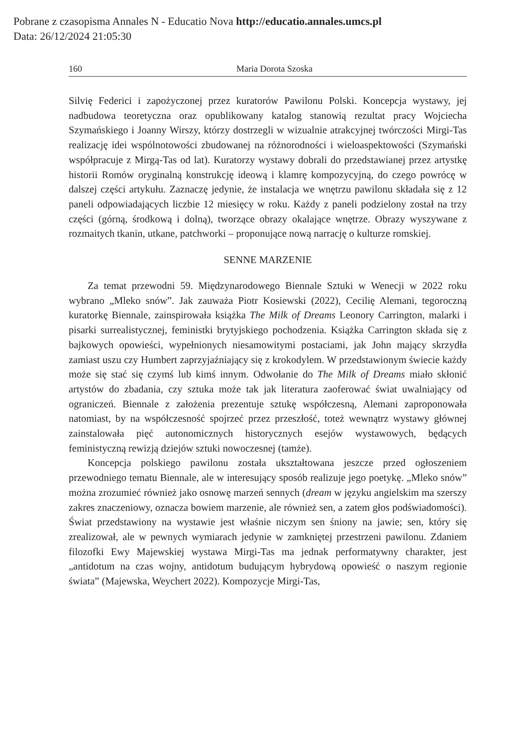Pobrane z czasopisma Annales N - Educatio Nova http://educatio.annales.umcs.pl
Data: 26/12/2024 21:05:30
160 Maria Dorota Szoska
Silvię Federici i zapożyczonej przez kuratorów Pawilonu Polski. Koncepcja wystawy, jej nadbudowa teoretyczna oraz opublikowany katalog stanowią rezultat pracy Wojciecha Szymańskiego i Joanny Wirszy, którzy dostrzegli w wizualnie atrakcyjnej twórczości Mirgi-Tas realizację idei wspólnotowości zbudowanej na różnorodności i wieloaspektowości (Szymański współpracuje z Mirgą-Tas od lat). Kuratorzy wystawy dobrali do przedstawianej przez artystkę historii Romów oryginalną konstrukcję ideową i klamrę kompozycyjną, do czego powrócę w dalszej części artykułu. Zaznaczę jedynie, że instalacja we wnętrzu pawilonu składała się z 12 paneli odpowiadających liczbie 12 miesięcy w roku. Każdy z paneli podzielony został na trzy części (górną, środkową i dolną), tworzące obrazy okalające wnętrze. Obrazy wyszywane z rozmaitych tkanin, utkane, patchworki – proponujące nową narrację o kulturze romskiej.
SENNE MARZENIE
Za temat przewodni 59. Międzynarodowego Biennale Sztuki w Wenecji w 2022 roku wybrano „Mleko snów”. Jak zauważa Piotr Kosiewski (2022), Cecilię Alemani, tegoroczną kuratorkę Biennale, zainspirowała książka The Milk of Dreams Leonory Carrington, malarki i pisarki surrealistycznej, feministki brytyjskiego pochodzenia. Książka Carrington składa się z bajkowych opowieści, wypełnionych niesamowitymi postaciami, jak John mający skrzydła zamiast uszu czy Humbert zaprzyjaźniający się z krokodylem. W przedstawionym świecie każdy może się stać się czymś lub kimś innym. Odwołanie do The Milk of Dreams miało skłonić artystów do zbadania, czy sztuka może tak jak literatura zaoferować świat uwalniający od ograniczeń. Biennale z założenia prezentuje sztukę współczesną, Alemani zaproponowała natomiast, by na współczesność spojrzeć przez przeszłość, toteż wewnątrz wystawy głównej zainstalowała pięć autonomicznych historycznych esejów wystawowych, będących feministyczną rewizją dziejów sztuki nowoczesnej (tamże).
Koncepcja polskiego pawilonu została ukształtowana jeszcze przed ogłoszeniem przewodniego tematu Biennale, ale w interesujący sposób realizuje jego poetykę. „Mleko snów” można zrozumieć również jako osnowę marzeń sennych (dream w języku angielskim ma szerszy zakres znaczeniowy, oznacza bowiem marzenie, ale również sen, a zatem głos podświadomości). Świat przedstawiony na wystawie jest właśnie niczym sen śniony na jawie; sen, który się zrealizował, ale w pewnych wymiarach jedynie w zamkniętej przestrzeni pawilonu. Zdaniem filozofki Ewy Majewskiej wystawa Mirgi-Tas ma jednak performatywny charakter, jest „antidotum na czas wojny, antidotum budującym hybrydową opowieść o naszym regionie świata” (Majewska, Weychert 2022). Kompozycje Mirgi-Tas,